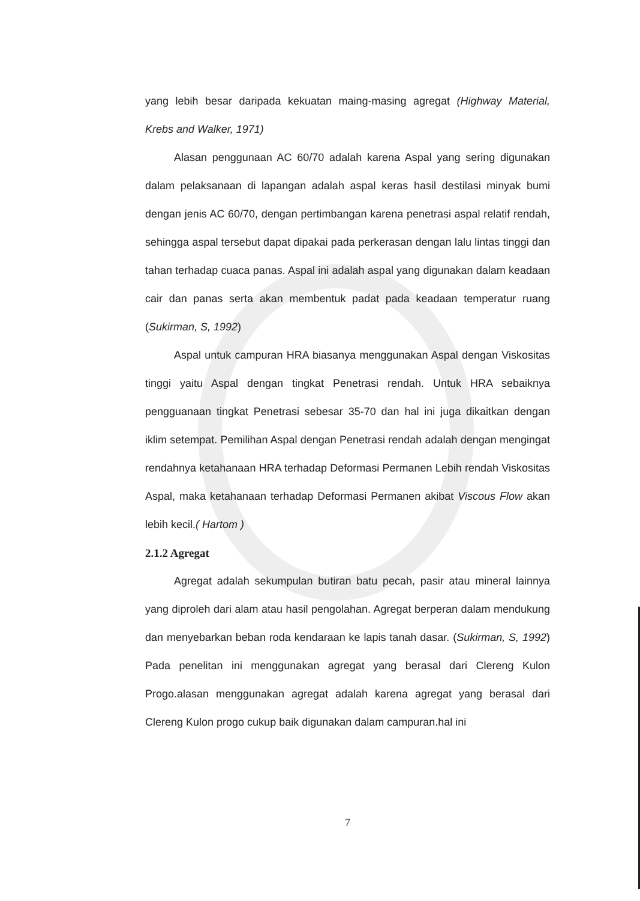yang lebih besar daripada kekuatan maing-masing agregat (Highway Material, Krebs and Walker, 1971)
Alasan penggunaan AC 60/70 adalah karena Aspal yang sering digunakan dalam pelaksanaan di lapangan adalah aspal keras hasil destilasi minyak bumi dengan jenis AC 60/70, dengan pertimbangan karena penetrasi aspal relatif rendah, sehingga aspal tersebut dapat dipakai pada perkerasan dengan lalu lintas tinggi dan tahan terhadap cuaca panas. Aspal ini adalah aspal yang digunakan dalam keadaan cair dan panas serta akan membentuk padat pada keadaan temperatur ruang (Sukirman, S, 1992)
Aspal untuk campuran HRA biasanya menggunakan Aspal dengan Viskositas tinggi yaitu Aspal dengan tingkat Penetrasi rendah. Untuk HRA sebaiknya pengguanaan tingkat Penetrasi sebesar 35-70 dan hal ini juga dikaitkan dengan iklim setempat. Pemilihan Aspal dengan Penetrasi rendah adalah dengan mengingat rendahnya ketahanaan HRA terhadap Deformasi Permanen Lebih rendah Viskositas Aspal, maka ketahanaan terhadap Deformasi Permanen akibat Viscous Flow akan lebih kecil.( Hartom )
2.1.2 Agregat
Agregat adalah sekumpulan butiran batu pecah, pasir atau mineral lainnya yang diproleh dari alam atau hasil pengolahan. Agregat berperan dalam mendukung dan menyebarkan beban roda kendaraan ke lapis tanah dasar. (Sukirman, S, 1992) Pada penelitan ini menggunakan agregat yang berasal dari Clereng Kulon Progo.alasan menggunakan agregat adalah karena agregat yang berasal dari Clereng Kulon progo cukup baik digunakan dalam campuran.hal ini
7